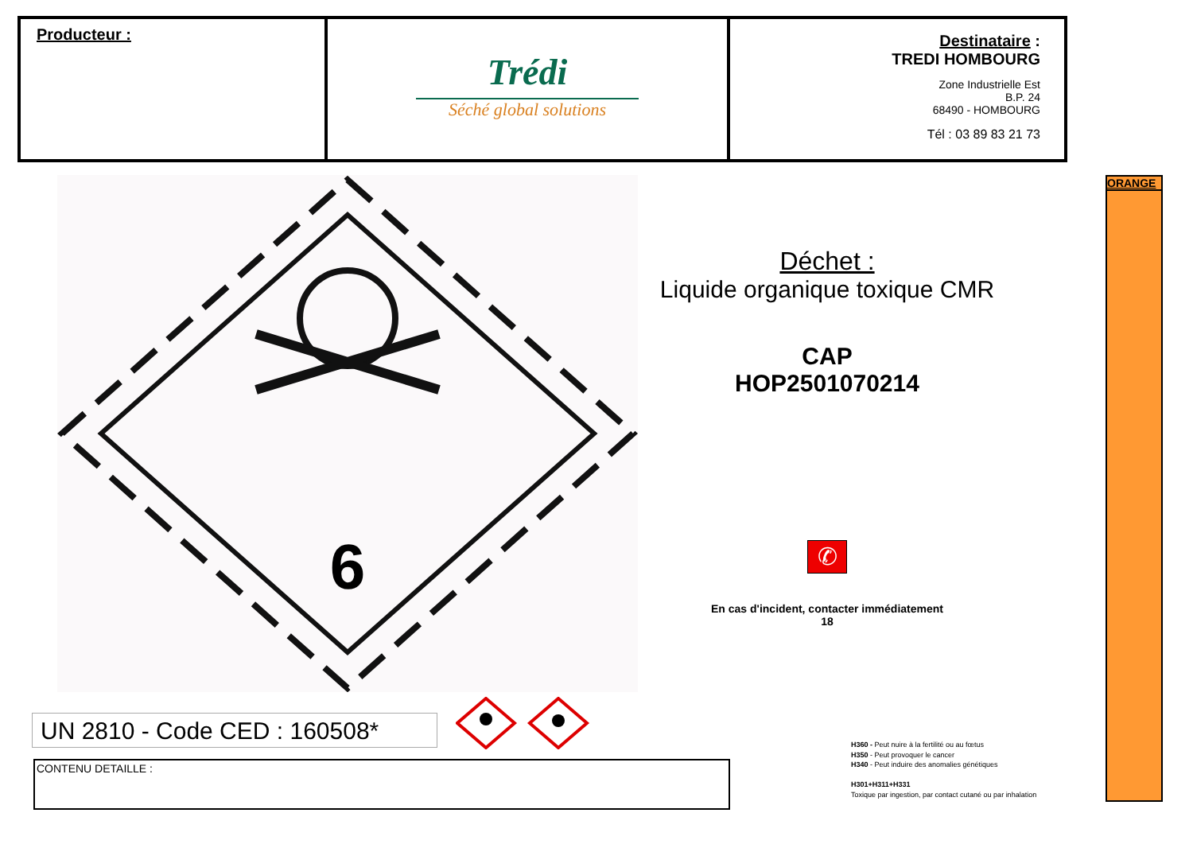Producteur :
Trédi
Séché global solutions
Destinataire :
TREDI HOMBOURG
Zone Industrielle Est
B.P. 24
68490 - HOMBOURG
Tél : 03 89 83 21 73
6
Déchet :
Liquide organique toxique CMR
CAP
HOP2501070214
✆
En cas d'incident, contacter immédiatement
18
ORANGE
UN 2810 - Code CED : 160508*
CONTENU DETAILLE :
H360 - Peut nuire à la fertilité ou au fœtus
H350 - Peut provoquer le cancer
H340 - Peut induire des anomalies génétiques
H301+H311+H331
Toxique par ingestion, par contact cutané ou par inhalation